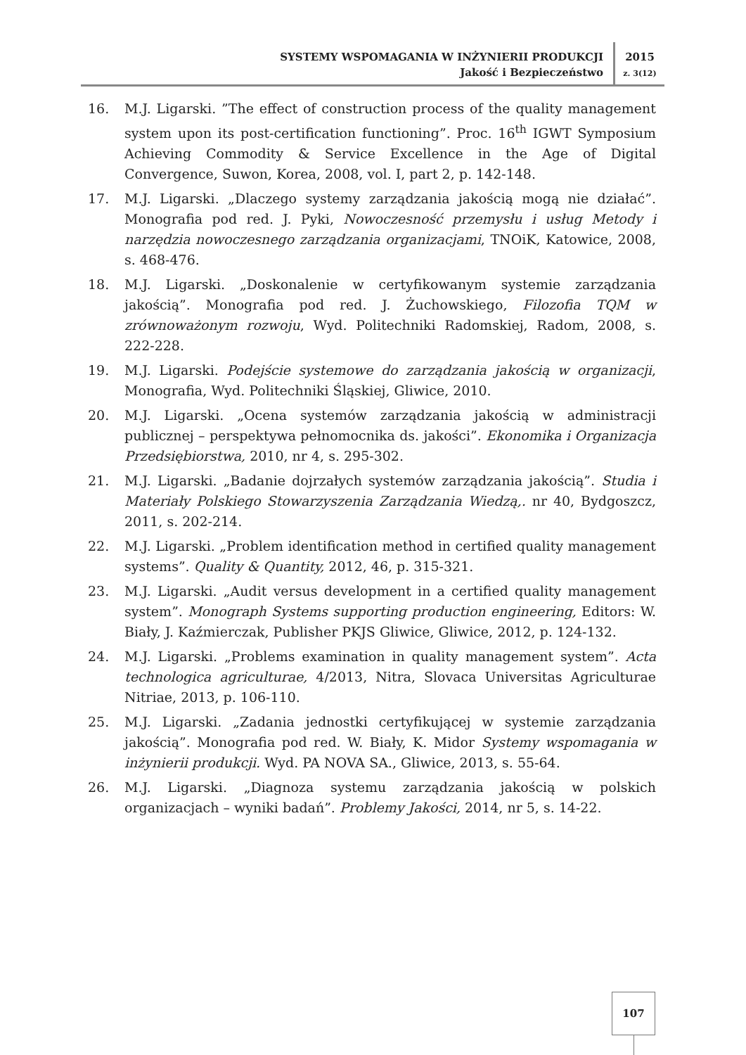SYSTEMY WSPOMAGANIA W INŻYNIERII PRODUKCJI
Jakość i Bezpieczeństwo
2015
z. 3(12)
16. M.J. Ligarski. ”The effect of construction process of the quality management system upon its post-certification functioning”. Proc. 16<sup>th</sup> IGWT Symposium Achieving Commodity & Service Excellence in the Age of Digital Convergence, Suwon, Korea, 2008, vol. I, part 2, p. 142-148.
17. M.J. Ligarski. „Dlaczego systemy zarządzania jakością mogą nie działać”. Monografia pod red. J. Pyki, Nowoczesność przemysłu i usług Metody i narzędzia nowoczesnego zarządzania organizacjami, TNOiK, Katowice, 2008, s. 468-476.
18. M.J. Ligarski. „Doskonalenie w certyfikowanym systemie zarządzania jakością”. Monografia pod red. J. Żuchowskiego, Filozofia TQM w zrównoważonym rozwoju, Wyd. Politechniki Radomskiej, Radom, 2008, s. 222-228.
19. M.J. Ligarski. Podejście systemowe do zarządzania jakością w organizacji, Monografia, Wyd. Politechniki Śląskiej, Gliwice, 2010.
20. M.J. Ligarski. „Ocena systemów zarządzania jakością w administracji publicznej – perspektywa pełnomocnika ds. jakości”. Ekonomika i Organizacja Przedsiębiorstwa, 2010, nr 4, s. 295-302.
21. M.J. Ligarski. „Badanie dojrzałych systemów zarządzania jakością”. Studia i Materiały Polskiego Stowarzyszenia Zarządzania Wiedzą,. nr 40, Bydgoszcz, 2011, s. 202-214.
22. M.J. Ligarski. „Problem identification method in certified quality management systems”. Quality & Quantity, 2012, 46, p. 315-321.
23. M.J. Ligarski. „Audit versus development in a certified quality management system”. Monograph Systems supporting production engineering, Editors: W. Biały, J. Kaźmierczak, Publisher PKJS Gliwice, Gliwice, 2012, p. 124-132.
24. M.J. Ligarski. „Problems examination in quality management system”. Acta technologica agriculturae, 4/2013, Nitra, Slovaca Universitas Agriculturae Nitriae, 2013, p. 106-110.
25. M.J. Ligarski. „Zadania jednostki certyfikującej w systemie zarządzania jakością”. Monografia pod red. W. Biały, K. Midor Systemy wspomagania w inżynierii produkcji. Wyd. PA NOVA SA., Gliwice, 2013, s. 55-64.
26. M.J. Ligarski. „Diagnoza systemu zarządzania jakością w polskich organizacjach – wyniki badań”. Problemy Jakości, 2014, nr 5, s. 14-22.
107